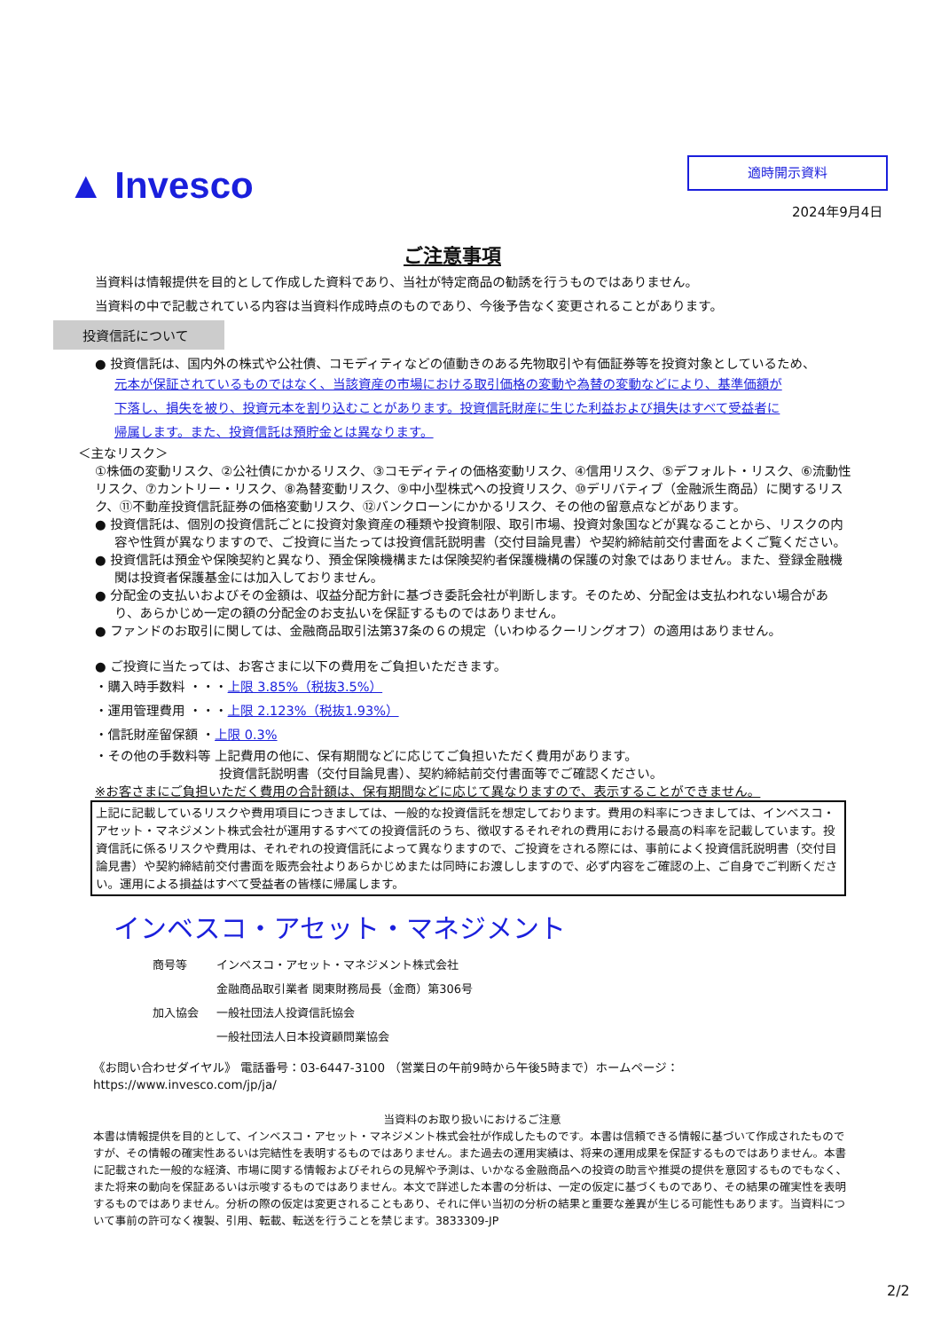▲ Invesco
適時開示資料
2024年9月4日
ご注意事項
当資料は情報提供を目的として作成した資料であり、当社が特定商品の勧誘を行うものではありません。
当資料の中で記載されている内容は当資料作成時点のものであり、今後予告なく変更されることがあります。
投資信託について
● 投資信託は、国内外の株式や公社債、コモディティなどの値動きのある先物取引や有価証券等を投資対象としているため、
元本が保証されているものではなく、当該資産の市場における取引価格の変動や為替の変動などにより、基準価額が
下落し、損失を被り、投資元本を割り込むことがあります。投資信託財産に生じた利益および損失はすべて受益者に
帰属します。また、投資信託は預貯金とは異なります。
＜主なリスク＞
①株価の変動リスク、②公社債にかかるリスク、③コモディティの価格変動リスク、④信用リスク、⑤デフォルト・リスク、⑥流動性リスク、⑦カントリー・リスク、⑧為替変動リスク、⑨中小型株式への投資リスク、⑩デリバティブ（金融派生商品）に関するリスク、⑪不動産投資信託証券の価格変動リスク、⑫バンクローンにかかるリスク、その他の留意点などがあります。
● 投資信託は、個別の投資信託ごとに投資対象資産の種類や投資制限、取引市場、投資対象国などが異なることから、リスクの内容や性質が異なりますので、ご投資に当たっては投資信託説明書（交付目論見書）や契約締結前交付書面をよくご覧ください。
● 投資信託は預金や保険契約と異なり、預金保険機構または保険契約者保護機構の保護の対象ではありません。また、登録金融機関は投資者保護基金には加入しておりません。
● 分配金の支払いおよびその金額は、収益分配方針に基づき委託会社が判断します。そのため、分配金は支払われない場合があり、あらかじめ一定の額の分配金のお支払いを保証するものではありません。
● ファンドのお取引に関しては、金融商品取引法第37条の６の規定（いわゆるクーリングオフ）の適用はありません。
● ご投資に当たっては、お客さまに以下の費用をご負担いただきます。
・購入時手数料 ・・・上限 3.85%（税抜3.5%）
・運用管理費用 ・・・上限 2.123%（税抜1.93%）
・信託財産留保額 ・上限 0.3%
・その他の手数料等 上記費用の他に、保有期間などに応じてご負担いただく費用があります。
投資信託説明書（交付目論見書）、契約締結前交付書面等でご確認ください。
※お客さまにご負担いただく費用の合計額は、保有期間などに応じて異なりますので、表示することができません。
上記に記載しているリスクや費用項目につきましては、一般的な投資信託を想定しております。費用の料率につきましては、インベスコ・アセット・マネジメント株式会社が運用するすべての投資信託のうち、徴収するそれぞれの費用における最高の料率を記載しています。投資信託に係るリスクや費用は、それぞれの投資信託によって異なりますので、ご投資をされる際には、事前によく投資信託説明書（交付目論見書）や契約締結前交付書面を販売会社よりあらかじめまたは同時にお渡ししますので、必ず内容をご確認の上、ご自身でご判断ください。運用による損益はすべて受益者の皆様に帰属します。
インベスコ・アセット・マネジメント
| 商号等 | インベスコ・アセット・マネジメント株式会社 |
| | 金融商品取引業者 関東財務局長（金商）第306号 |
| 加入協会 | 一般社団法人投資信託協会 |
| | 一般社団法人日本投資顧問業協会 |
《お問い合わせダイヤル》 電話番号：03-6447-3100 （営業日の午前9時から午後5時まで）ホームページ：https://www.invesco.com/jp/ja/
当資料のお取り扱いにおけるご注意
本書は情報提供を目的として、インベスコ・アセット・マネジメント株式会社が作成したものです。本書は信頼できる情報に基づいて作成されたものですが、その情報の確実性あるいは完結性を表明するものではありません。また過去の運用実績は、将来の運用成果を保証するものではありません。本書に記載された一般的な経済、市場に関する情報およびそれらの見解や予測は、いかなる金融商品への投資の助言や推奨の提供を意図するものでもなく、また将来の動向を保証あるいは示唆するものではありません。本文で詳述した本書の分析は、一定の仮定に基づくものであり、その結果の確実性を表明するものではありません。分析の際の仮定は変更されることもあり、それに伴い当初の分析の結果と重要な差異が生じる可能性もあります。当資料について事前の許可なく複製、引用、転載、転送を行うことを禁じます。3833309-JP
2/2